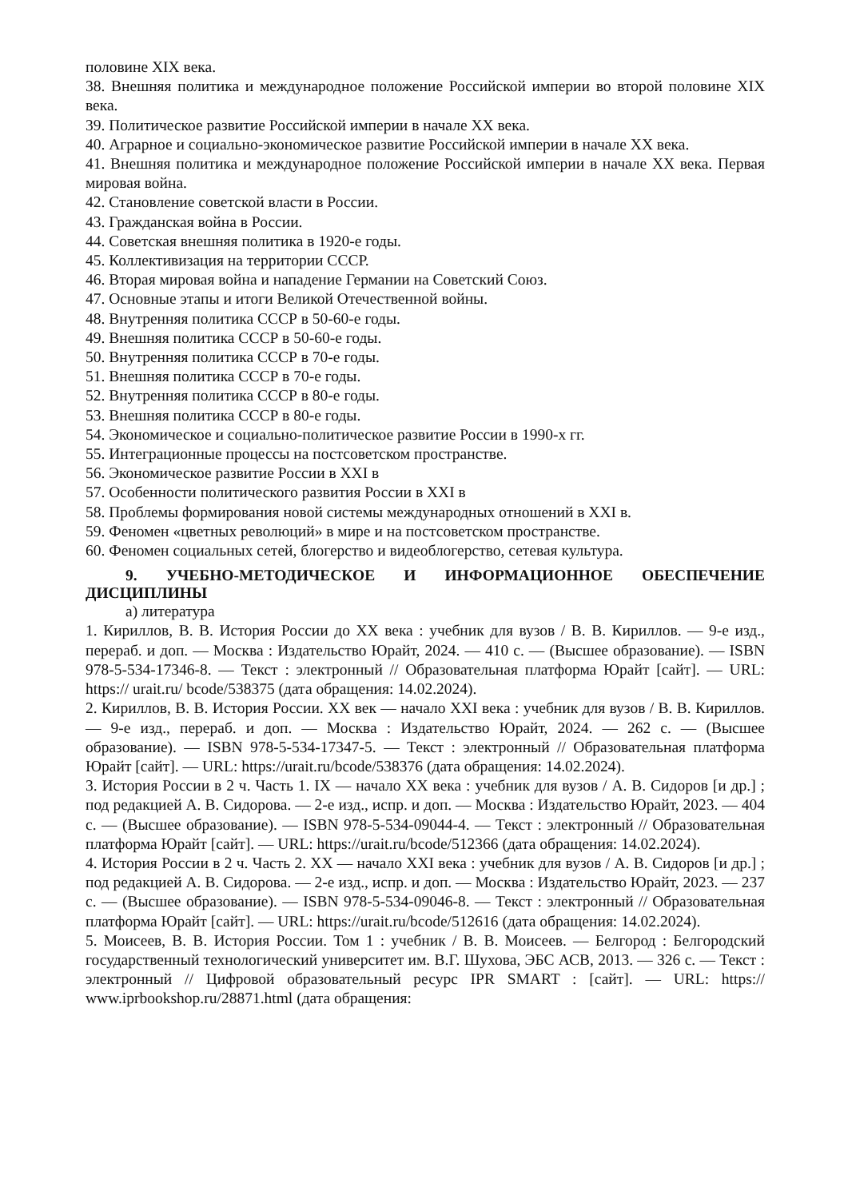половине XIX века.
38. Внешняя политика и международное положение Российской империи во второй половине XIX века.
39. Политическое развитие Российской империи в начале XX века.
40. Аграрное и социально-экономическое развитие Российской империи в начале XX века.
41. Внешняя политика и международное положение Российской империи в начале XX века. Первая мировая война.
42. Становление советской власти в России.
43. Гражданская война в России.
44. Советская внешняя политика в 1920-е годы.
45. Коллективизация на территории СССР.
46. Вторая мировая война и нападение Германии на Советский Союз.
47. Основные этапы и итоги Великой Отечественной войны.
48. Внутренняя политика СССР в 50-60-е годы.
49. Внешняя политика СССР в 50-60-е годы.
50. Внутренняя политика СССР в 70-е годы.
51. Внешняя политика СССР в 70-е годы.
52. Внутренняя политика СССР в 80-е годы.
53. Внешняя политика СССР в 80-е годы.
54. Экономическое и социально-политическое развитие России в 1990-х гг.
55. Интеграционные процессы на постсоветском пространстве.
56. Экономическое развитие России в XXI в
57. Особенности политического развития России в XXI в
58. Проблемы формирования новой системы международных отношений в XXI в.
59. Феномен «цветных революций» в мире и на постсоветском пространстве.
60. Феномен социальных сетей, блогерство и видеоблогерство, сетевая культура.
9. УЧЕБНО-МЕТОДИЧЕСКОЕ И ИНФОРМАЦИОННОЕ ОБЕСПЕЧЕНИЕ ДИСЦИПЛИНЫ
а) литература
1. Кириллов, В. В. История России до XX века : учебник для вузов / В. В. Кириллов. — 9-е изд., перераб. и доп. — Москва : Издательство Юрайт, 2024. — 410 с. — (Высшее образование). — ISBN 978-5-534-17346-8. — Текст : электронный // Образовательная платформа Юрайт [сайт]. — URL: https:// urait.ru/ bcode/538375 (дата обращения: 14.02.2024).
2. Кириллов, В. В. История России. XX век — начало XXI века : учебник для вузов / В. В. Кириллов. — 9-е изд., перераб. и доп. — Москва : Издательство Юрайт, 2024. — 262 с. — (Высшее образование). — ISBN 978-5-534-17347-5. — Текст : электронный // Образовательная платформа Юрайт [сайт]. — URL: https://urait.ru/bcode/538376 (дата обращения: 14.02.2024).
3. История России в 2 ч. Часть 1. IX — начало XX века : учебник для вузов / А. В. Сидоров [и др.] ; под редакцией А. В. Сидорова. — 2-е изд., испр. и доп. — Москва : Издательство Юрайт, 2023. — 404 с. — (Высшее образование). — ISBN 978-5-534-09044-4. — Текст : электронный // Образовательная платформа Юрайт [сайт]. — URL: https://urait.ru/bcode/512366 (дата обращения: 14.02.2024).
4. История России в 2 ч. Часть 2. XX — начало XXI века : учебник для вузов / А. В. Сидоров [и др.] ; под редакцией А. В. Сидорова. — 2-е изд., испр. и доп. — Москва : Издательство Юрайт, 2023. — 237 с. — (Высшее образование). — ISBN 978-5-534-09046-8. — Текст : электронный // Образовательная платформа Юрайт [сайт]. — URL: https://urait.ru/bcode/512616 (дата обращения: 14.02.2024).
5. Моисеев, В. В. История России. Том 1 : учебник / В. В. Моисеев. — Белгород : Белгородский государственный технологический университет им. В.Г. Шухова, ЭБС АСВ, 2013. — 326 с. — Текст : электронный // Цифровой образовательный ресурс IPR SMART : [сайт]. — URL: https:// www.iprbookshop.ru/28871.html (дата обращения: